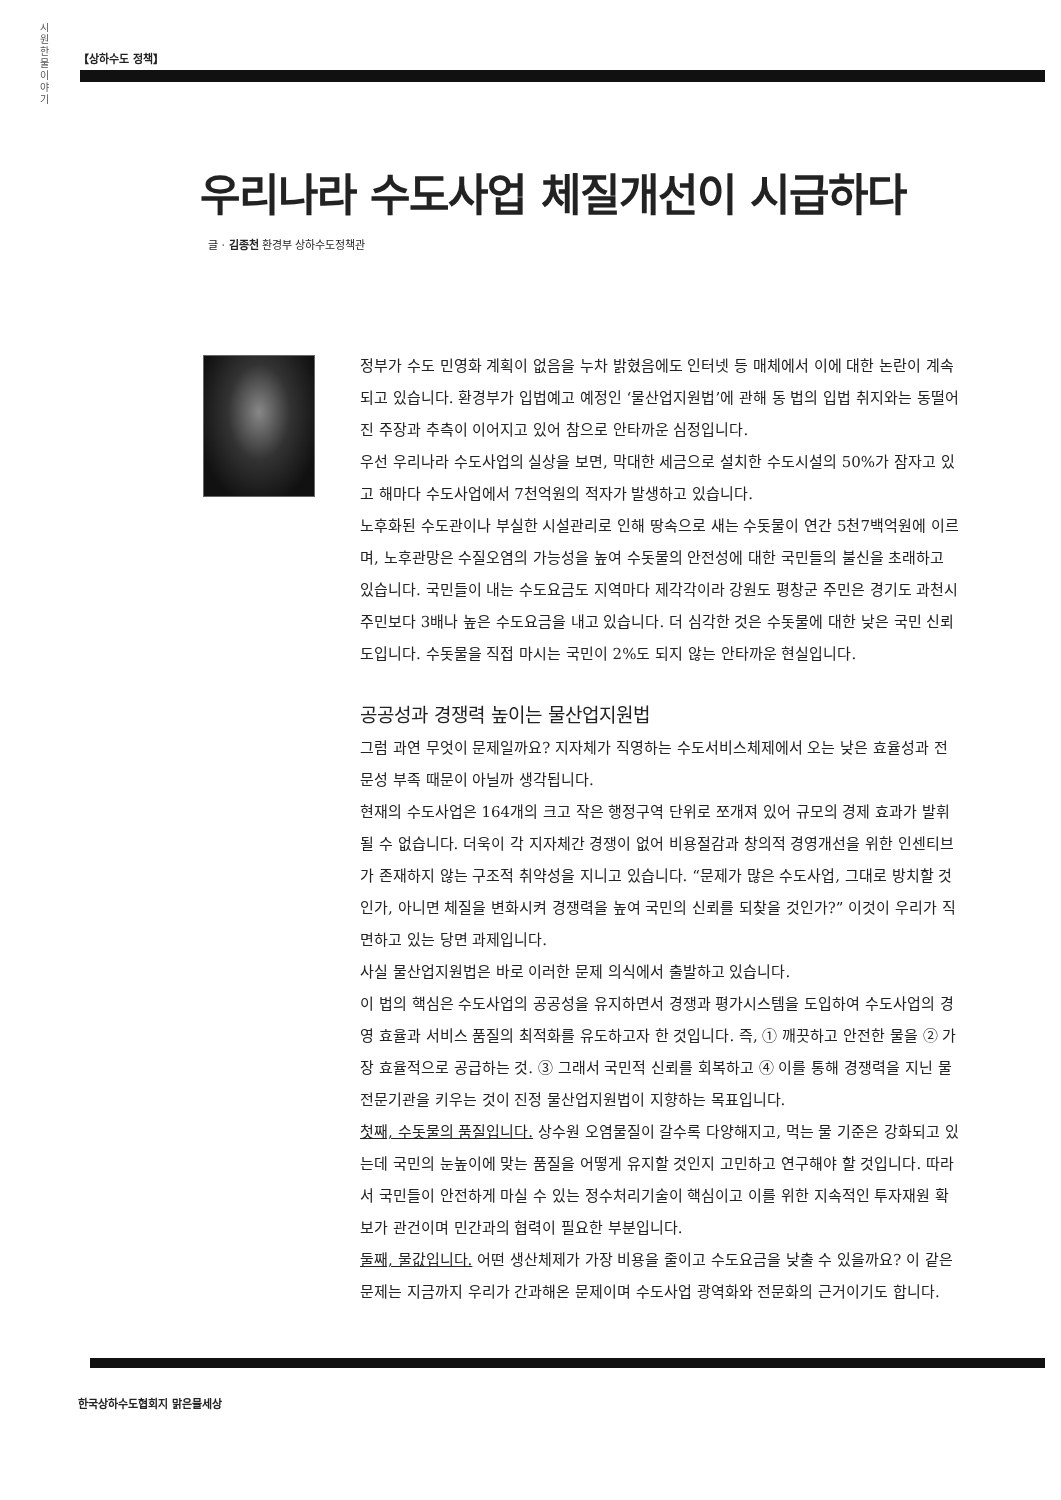시원한 물이야기
【상하수도 정책】
우리나라 수도사업 체질개선이 시급하다
글 · 김종천 환경부 상하수도정책관
정부가 수도 민영화 계획이 없음을 누차 밝혔음에도 인터넷 등 매체에서 이에 대한 논란이 계속되고 있습니다. 환경부가 입법예고 예정인 ‘물산업지원법’에 관해 동 법의 입법 취지와는 동떨어진 주장과 추측이 이어지고 있어 참으로 안타까운 심정입니다.
우선 우리나라 수도사업의 실상을 보면, 막대한 세금으로 설치한 수도시설의 50%가 잠자고 있고 해마다 수도사업에서 7천억원의 적자가 발생하고 있습니다.
노후화된 수도관이나 부실한 시설관리로 인해 땅속으로 새는 수돗물이 연간 5천7백억원에 이르며, 노후관망은 수질오염의 가능성을 높여 수돗물의 안전성에 대한 국민들의 불신을 초래하고 있습니다. 국민들이 내는 수도요금도 지역마다 제각각이라 강원도 평창군 주민은 경기도 과천시 주민보다 3배나 높은 수도요금을 내고 있습니다. 더 심각한 것은 수돗물에 대한 낮은 국민 신뢰도입니다. 수돗물을 직접 마시는 국민이 2%도 되지 않는 안타까운 현실입니다.
공공성과 경쟁력 높이는 물산업지원법
그럼 과연 무엇이 문제일까요? 지자체가 직영하는 수도서비스체제에서 오는 낮은 효율성과 전문성 부족 때문이 아닐까 생각됩니다.
현재의 수도사업은 164개의 크고 작은 행정구역 단위로 쪼개져 있어 규모의 경제 효과가 발휘될 수 없습니다. 더욱이 각 지자체간 경쟁이 없어 비용절감과 창의적 경영개선을 위한 인센티브가 존재하지 않는 구조적 취약성을 지니고 있습니다. “문제가 많은 수도사업, 그대로 방치할 것인가, 아니면 체질을 변화시켜 경쟁력을 높여 국민의 신뢰를 되찾을 것인가?” 이것이 우리가 직면하고 있는 당면 과제입니다.
사실 물산업지원법은 바로 이러한 문제 의식에서 출발하고 있습니다.
이 법의 핵심은 수도사업의 공공성을 유지하면서 경쟁과 평가시스템을 도입하여 수도사업의 경영 효율과 서비스 품질의 최적화를 유도하고자 한 것입니다. 즉, ① 깨끗하고 안전한 물을 ② 가장 효율적으로 공급하는 것. ③ 그래서 국민적 신뢰를 회복하고 ④ 이를 통해 경쟁력을 지닌 물 전문기관을 키우는 것이 진정 물산업지원법이 지향하는 목표입니다.
첫째, 수돗물의 품질입니다. 상수원 오염물질이 갈수록 다양해지고, 먹는 물 기준은 강화되고 있는데 국민의 눈높이에 맞는 품질을 어떻게 유지할 것인지 고민하고 연구해야 할 것입니다. 따라서 국민들이 안전하게 마실 수 있는 정수처리기술이 핵심이고 이를 위한 지속적인 투자재원 확보가 관건이며 민간과의 협력이 필요한 부분입니다.
둘째, 물값입니다. 어떤 생산체제가 가장 비용을 줄이고 수도요금을 낮출 수 있을까요? 이 같은 문제는 지금까지 우리가 간과해온 문제이며 수도사업 광역화와 전문화의 근거이기도 합니다.
한국상하수도협회지 맑은물세상